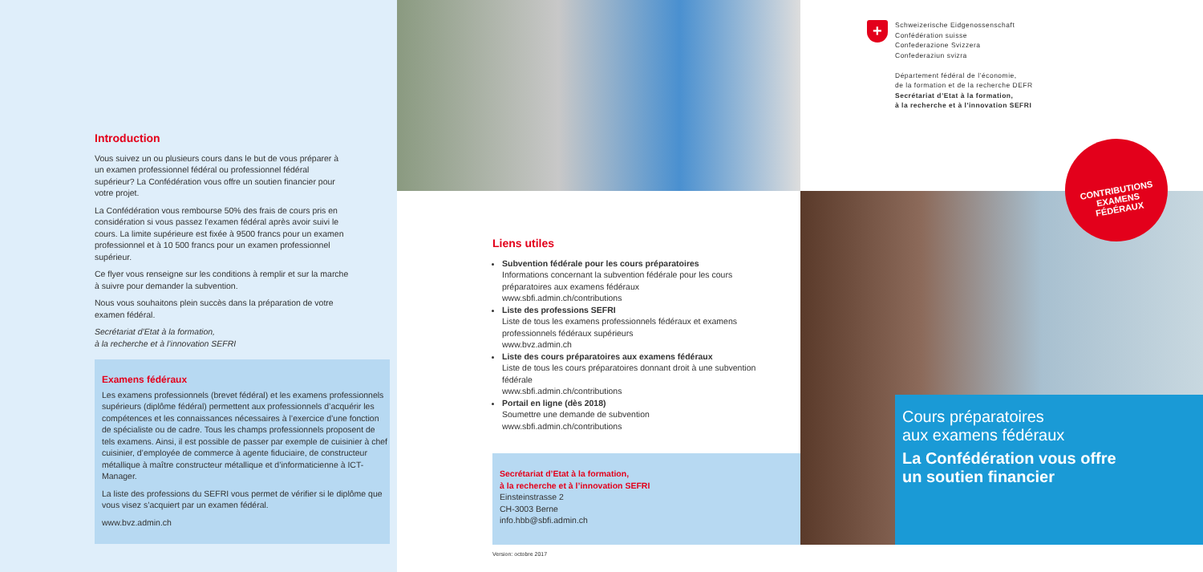Introduction
Vous suivez un ou plusieurs cours dans le but de vous préparer à un examen professionnel fédéral ou professionnel fédéral supérieur? La Confédération vous offre un soutien financier pour votre projet.
La Confédération vous rembourse 50% des frais de cours pris en considération si vous passez l’examen fédéral après avoir suivi le cours. La limite supérieure est fixée à 9500 francs pour un examen professionnel et à 10 500 francs pour un examen professionnel supérieur.
Ce flyer vous renseigne sur les conditions à remplir et sur la marche à suivre pour demander la subvention.
Nous vous souhaitons plein succès dans la préparation de votre examen fédéral.
Secrétariat d’Etat à la formation,
à la recherche et à l’innovation SEFRI
Examens fédéraux
Les examens professionnels (brevet fédéral) et les examens professionnels supérieurs (diplôme fédéral) permettent aux professionnels d’acquérir les compétences et les connaissances nécessaires à l’exercice d’une fonction de spécialiste ou de cadre. Tous les champs professionnels proposent de tels examens. Ainsi, il est possible de passer par exemple de cuisinier à chef cuisinier, d’employée de commerce à agente fiduciaire, de constructeur métallique à maître constructeur métallique et d’informaticienne à ICT-Manager.
La liste des professions du SEFRI vous permet de vérifier si le diplôme que vous visez s’acquiert par un examen fédéral.
www.bvz.admin.ch
Liens utiles
Subvention fédérale pour les cours préparatoires
Informations concernant la subvention fédérale pour les cours préparatoires aux examens fédéraux
www.sbfi.admin.ch/contributions
Liste des professions SEFRI
Liste de tous les examens professionnels fédéraux et examens professionnels fédéraux supérieurs
www.bvz.admin.ch
Liste des cours préparatoires aux examens fédéraux
Liste de tous les cours préparatoires donnant droit à une subvention fédérale
www.sbfi.admin.ch/contributions
Portail en ligne (dès 2018)
Soumettre une demande de subvention
www.sbfi.admin.ch/contributions
Secrétariat d’Etat à la formation,
à la recherche et à l’innovation SEFRI
Einsteinstrasse 2
CH-3003 Berne
info.hbb@sbfi.admin.ch
Version: octobre 2017
+
Schweizerische Eidgenossenschaft
Confédération suisse
Confederazione Svizzera
Confederaziun svizra
Département fédéral de l’économie,
de la formation et de la recherche DEFR
Secrétariat d’Etat à la formation,
à la recherche et à l'innovation SEFRI
CONTRIBUTIONS
EXAMENS
FÉDÉRAUX
Cours préparatoires
aux examens fédéraux
La Confédération vous offre
un soutien financier